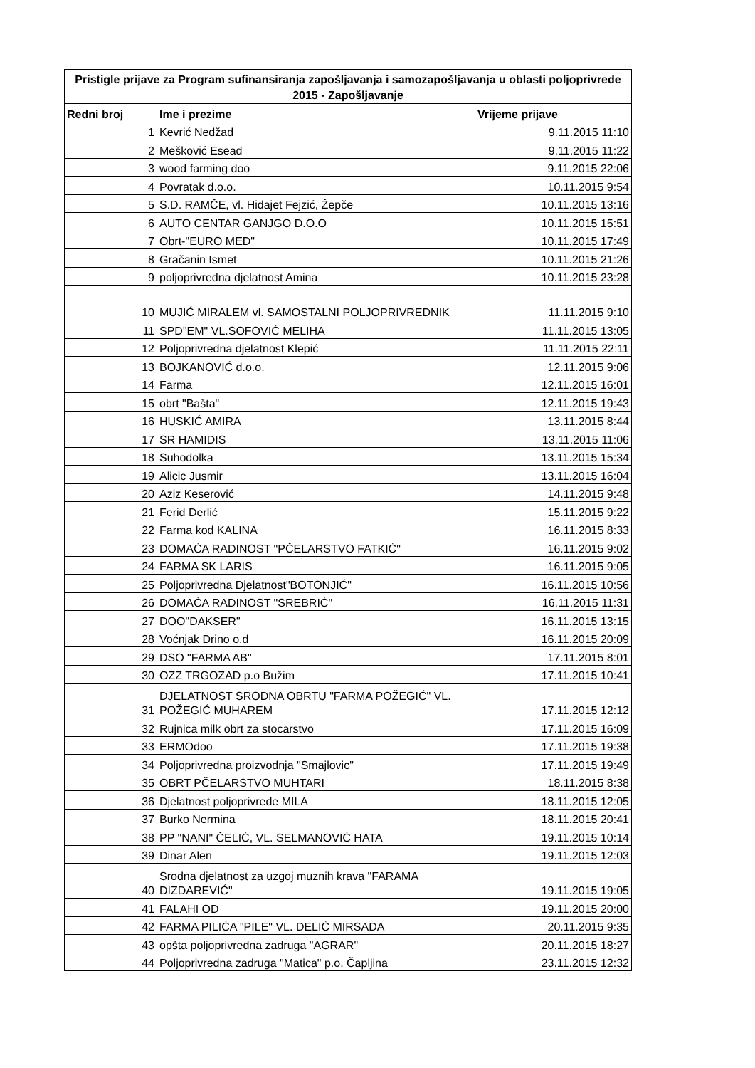| Pristigle prijave za Program sufinansiranja zapošljavanja i samozapošljavanja u oblasti poljoprivrede 2015 - Zapošljavanje | | |
| --- | --- | --- |
| Redni broj | Ime i prezime | Vrijeme prijave |
| 1 | Kevrić Nedžad | 9.11.2015 11:10 |
| 2 | Mešković Esead | 9.11.2015 11:22 |
| 3 | wood farming doo | 9.11.2015 22:06 |
| 4 | Povratak d.o.o. | 10.11.2015 9:54 |
| 5 | S.D. RAMČE, vl. Hidajet Fejzić, Žepče | 10.11.2015 13:16 |
| 6 | AUTO CENTAR GANJGO D.O.O | 10.11.2015 15:51 |
| 7 | Obrt-"EURO MED" | 10.11.2015 17:49 |
| 8 | Gračanin Ismet | 10.11.2015 21:26 |
| 9 | poljoprivredna djelatnost Amina | 10.11.2015 23:28 |
| 10 | MUJIĆ MIRALEM vl. SAMOSTALNI POLJOPRIVREDNIK | 11.11.2015 9:10 |
| 11 | SPD"EM" VL.SOFOVIĆ MELIHA | 11.11.2015 13:05 |
| 12 | Poljoprivredna djelatnost Klepić | 11.11.2015 22:11 |
| 13 | BOJKANOVIĆ d.o.o. | 12.11.2015 9:06 |
| 14 | Farma | 12.11.2015 16:01 |
| 15 | obrt "Bašta" | 12.11.2015 19:43 |
| 16 | HUSKIĆ AMIRA | 13.11.2015 8:44 |
| 17 | SR HAMIDIS | 13.11.2015 11:06 |
| 18 | Suhodolka | 13.11.2015 15:34 |
| 19 | Alicic Jusmir | 13.11.2015 16:04 |
| 20 | Aziz Keserović | 14.11.2015 9:48 |
| 21 | Ferid Derlić | 15.11.2015 9:22 |
| 22 | Farma kod KALINA | 16.11.2015 8:33 |
| 23 | DOMAĆA RADINOST "PČELARSTVO FATKIĆ" | 16.11.2015 9:02 |
| 24 | FARMA SK LARIS | 16.11.2015 9:05 |
| 25 | Poljoprivredna Djelatnost"BOTONJIĆ" | 16.11.2015 10:56 |
| 26 | DOMAĆA RADINOST "SREBRIĆ" | 16.11.2015 11:31 |
| 27 | DOO"DAKSER" | 16.11.2015 13:15 |
| 28 | Voćnjak Drino o.d | 16.11.2015 20:09 |
| 29 | DSO "FARMA AB" | 17.11.2015 8:01 |
| 30 | OZZ TRGOZAD p.o Bužim | 17.11.2015 10:41 |
| 31 | DJELATNOST SRODNA OBRTU "FARMA POŽEGIĆ" VL. POŽEGIĆ MUHAREM | 17.11.2015 12:12 |
| 32 | Rujnica milk obrt za stocarstvo | 17.11.2015 16:09 |
| 33 | ERMOdoo | 17.11.2015 19:38 |
| 34 | Poljoprivredna proizvodnja "Smajlovic" | 17.11.2015 19:49 |
| 35 | OBRT PČELARSTVO MUHTARI | 18.11.2015 8:38 |
| 36 | Djelatnost poljoprivrede MILA | 18.11.2015 12:05 |
| 37 | Burko Nermina | 18.11.2015 20:41 |
| 38 | PP "NANI" ČELIĆ, VL. SELMANOVIĆ HATA | 19.11.2015 10:14 |
| 39 | Dinar Alen | 19.11.2015 12:03 |
| 40 | Srodna djelatnost za uzgoj muznih krava "FARAMA DIZDAREVIĆ" | 19.11.2015 19:05 |
| 41 | FALAHI OD | 19.11.2015 20:00 |
| 42 | FARMA PILIĆA "PILE" VL. DELIĆ MIRSADA | 20.11.2015 9:35 |
| 43 | opšta poljoprivredna zadruga "AGRAR" | 20.11.2015 18:27 |
| 44 | Poljoprivredna zadruga "Matica" p.o. Čapljina | 23.11.2015 12:32 |